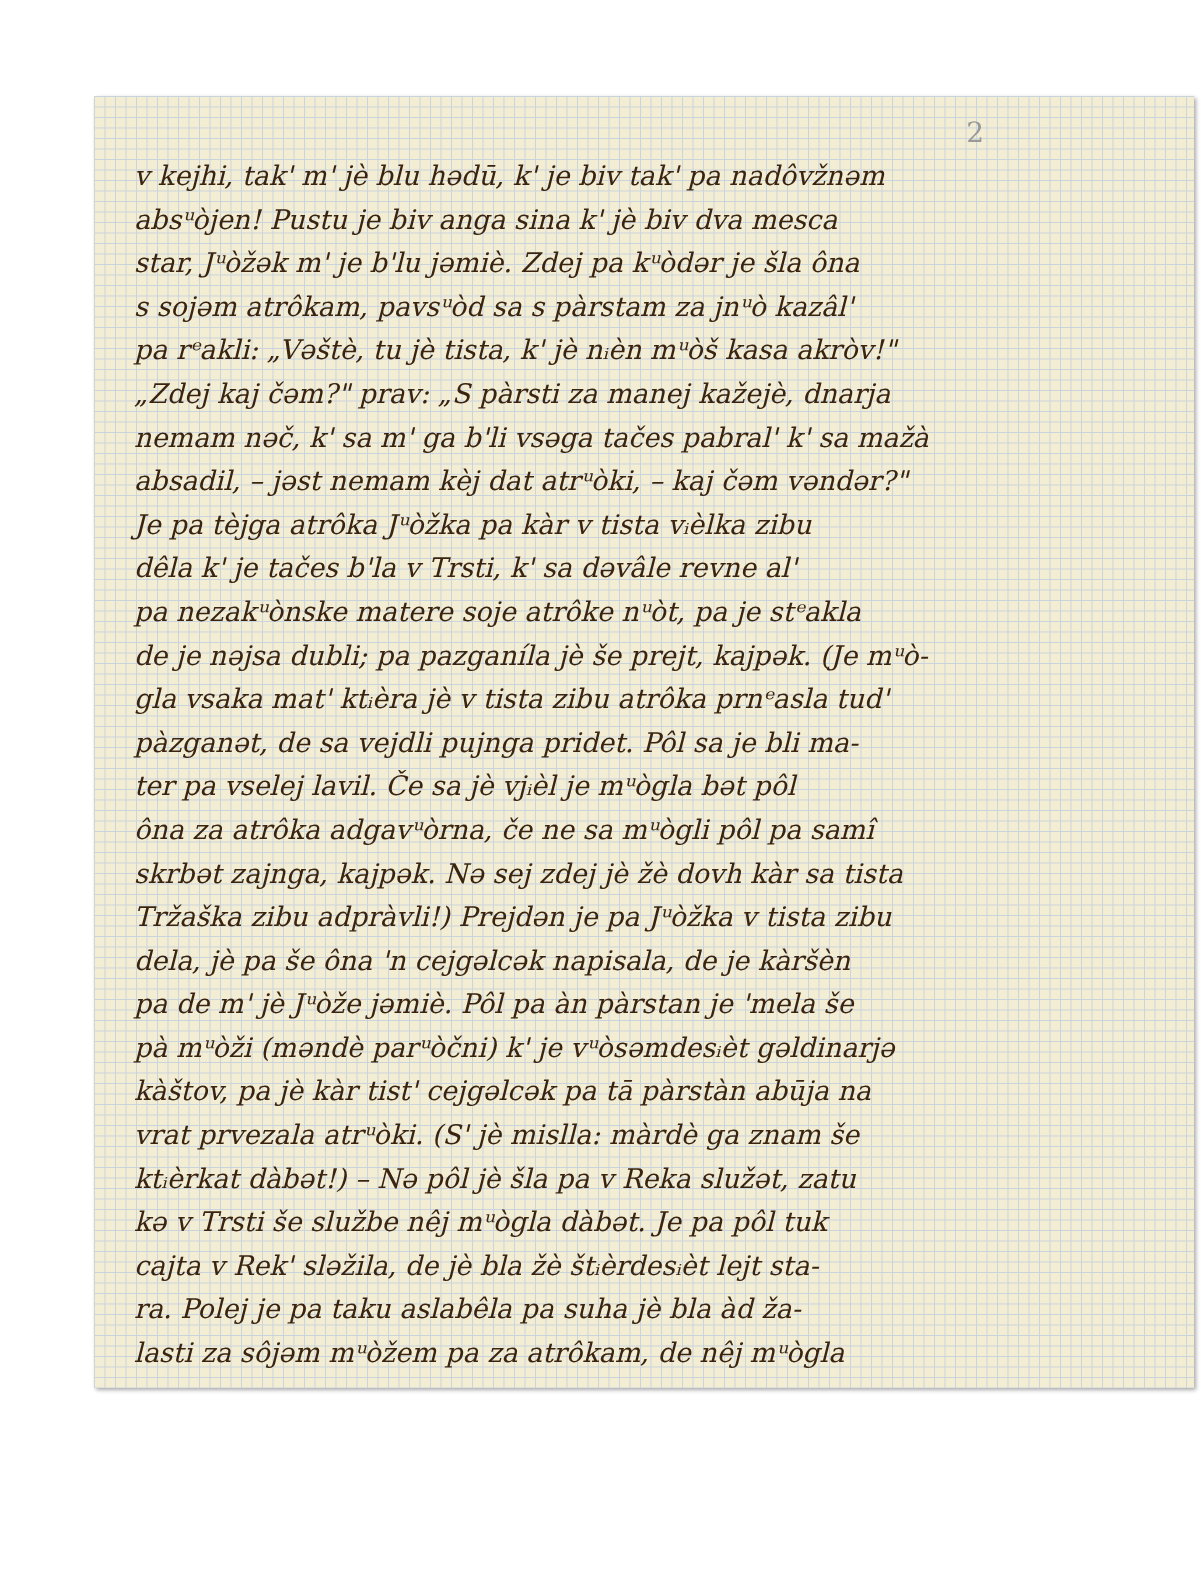2
v kejhi, tak' m' jè blu hədū, k' je biv tak' pa nadôvžnəm
absᵘòjen! Pustu je biv anga sina k' jè biv dva mesca
star, Jᵘòžək m' je b'lu jəmiè. Zdej pa kᵘòdər je šla ôna
s sojəm atrôkam, pavsᵘòd sa s pàrstam za jnᵘò kazâl'
pa rᵉakli: „Vəštè, tu jè tista, k' jè nᵢèn mᵘòš kasa akròv!"
„Zdej kaj čəm?" prav: „S pàrsti za manej kažejè, dnarja
nemam nəč, k' sa m' ga b'li vsəga tačes pabral' k' sa mažà
absadil, – jəst nemam kèj dat atrᵘòki, – kaj čəm vəndər?"
Je pa tèjga atrôka Jᵘòžka pa kàr v tista vᵢèlka zibu
dêla k' je tačes b'la v Trsti, k' sa dəvâle revne al'
pa nezakᵘònske matere soje atrôke nᵘòt, pa je stᵉakla
de je nəjsa dubli; pa pazganíla jè še prejt, kajpək. (Je mᵘò-
gla vsaka mat' ktᵢèra jè v tista zibu atrôka prnᵉasla tud'
pàzganət, de sa vejdli pujnga pridet. Pôl sa je bli ma-
ter pa vselej lavil. Če sa jè vjᵢèl je mᵘògla bət pôl
ôna za atrôka adgavᵘòrna, če ne sa mᵘògli pôl pa samî
skrbət zajnga, kajpək. Nə sej zdej jè žè dovh kàr sa tista
Tržaška zibu adpràvli!) Prejdən je pa Jᵘòžka v tista zibu
dela, jè pa še ôna 'n cejgəlcək napisala, de je kàršèn
pa de m' jè Jᵘòže jəmiè. Pôl pa àn pàrstan je 'mela še
pà mᵘòži (məndè parᵘòčni) k' je vᵘòsəmdesᵢèt gəldinarjə
kàštov, pa jè kàr tist' cejgəlcək pa tā pàrstàn abūja na
vrat prvezala atrᵘòki. (S' jè mislla: màrdè ga znam še
ktᵢèrkat dàbət!) – Nə pôl jè šla pa v Reka služət, zatu
kə v Trsti še službe nêj mᵘògla dàbət. Je pa pôl tuk
cajta v Rek' sləžila, de jè bla žè štᵢèrdesᵢèt lejt sta-
ra. Polej je pa taku aslabêla pa suha jè bla àd ža-
lasti za sôjəm mᵘòžem pa za atrôkam, de nêj mᵘògla